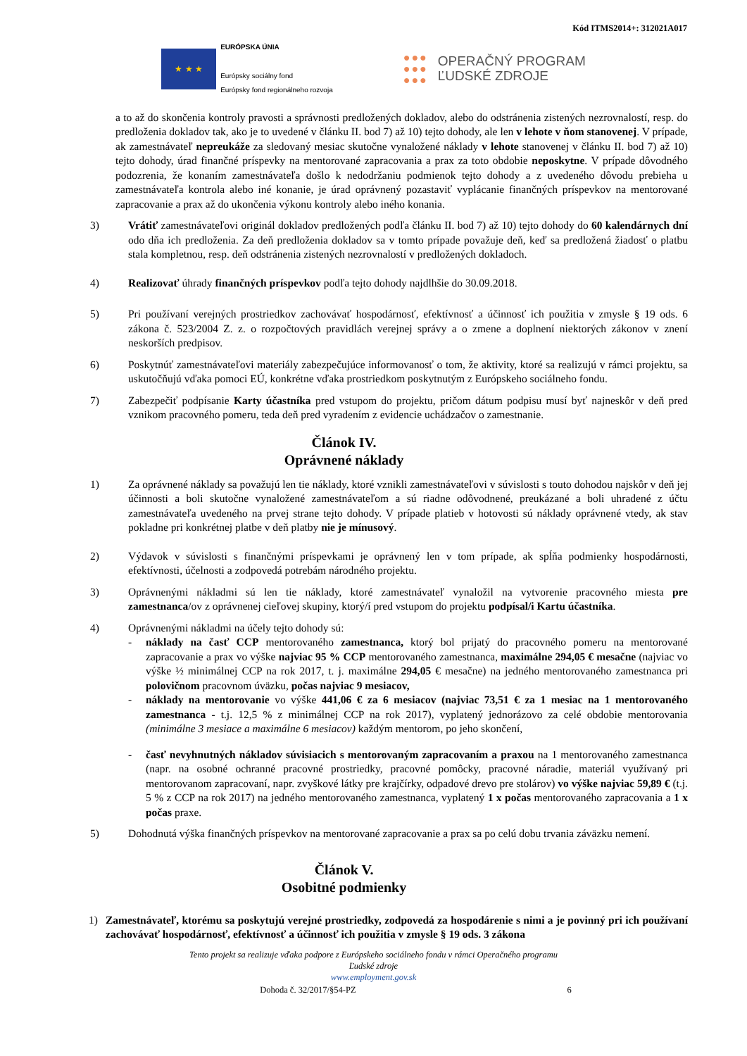Kód ITMS2014+: 312021A017
★ ★ ★
EURÓPSKA ÚNIA
Európsky sociálny fond
Európsky fond regionálneho rozvoja
●●●
●●●
●●●
OPERAČNÝ PROGRAM
ĽUDSKÉ ZDROJE
a to až do skončenia kontroly pravosti a správnosti predložených dokladov, alebo do odstránenia zistených nezrovnalostí, resp. do predloženia dokladov tak, ako je to uvedené v článku II. bod 7) až 10) tejto dohody, ale len v lehote v ňom stanovenej. V prípade, ak zamestnávateľ nepreukáže za sledovaný mesiac skutočne vynaložené náklady v lehote stanovenej v článku II. bod 7) až 10) tejto dohody, úrad finančné príspevky na mentorované zapracovania a prax za toto obdobie neposkytne. V prípade dôvodného podozrenia, že konaním zamestnávateľa došlo k nedodržaniu podmienok tejto dohody a z uvedeného dôvodu prebieha u zamestnávateľa kontrola alebo iné konanie, je úrad oprávnený pozastaviť vyplácanie finančných príspevkov na mentorované zapracovanie a prax až do ukončenia výkonu kontroly alebo iného konania.
3) Vrátiť zamestnávateľovi originál dokladov predložených podľa článku II. bod 7) až 10) tejto dohody do 60 kalendárnych dní odo dňa ich predloženia. Za deň predloženia dokladov sa v tomto prípade považuje deň, keď sa predložená žiadosť o platbu stala kompletnou, resp. deň odstránenia zistených nezrovnalostí v predložených dokladoch.
4) Realizovať úhrady finančných príspevkov podľa tejto dohody najdlhšie do 30.09.2018.
5) Pri používaní verejných prostriedkov zachovávať hospodárnosť, efektívnosť a účinnosť ich použitia v zmysle § 19 ods. 6 zákona č. 523/2004 Z. z. o rozpočtových pravidlách verejnej správy a o zmene a doplnení niektorých zákonov v znení neskorších predpisov.
6) Poskytnúť zamestnávateľovi materiály zabezpečujúce informovanosť o tom, že aktivity, ktoré sa realizujú v rámci projektu, sa uskutočňujú vďaka pomoci EÚ, konkrétne vďaka prostriedkom poskytnutým z Európskeho sociálneho fondu.
7) Zabezpečiť podpísanie Karty účastníka pred vstupom do projektu, pričom dátum podpisu musí byť najneskôr v deň pred vznikom pracovného pomeru, teda deň pred vyradením z evidencie uchádzačov o zamestnanie.
Článok IV.
Oprávnené náklady
1) Za oprávnené náklady sa považujú len tie náklady, ktoré vznikli zamestnávateľovi v súvislosti s touto dohodou najskôr v deň jej účinnosti a boli skutočne vynaložené zamestnávateľom a sú riadne odôvodnené, preukázané a boli uhradené z účtu zamestnávateľa uvedeného na prvej strane tejto dohody. V prípade platieb v hotovosti sú náklady oprávnené vtedy, ak stav pokladne pri konkrétnej platbe v deň platby nie je mínusový.
2) Výdavok v súvislosti s finančnými príspevkami je oprávnený len v tom prípade, ak spĺňa podmienky hospodárnosti, efektívnosti, účelnosti a zodpovedá potrebám národného projektu.
3) Oprávnenými nákladmi sú len tie náklady, ktoré zamestnávateľ vynaložil na vytvorenie pracovného miesta pre zamestnanca/ov z oprávnenej cieľovej skupiny, ktorý/í pred vstupom do projektu podpísal/i Kartu účastníka.
4) Oprávnenými nákladmi na účely tejto dohody sú:
- náklady na časť CCP mentorovaného zamestnanca, ktorý bol prijatý do pracovného pomeru na mentorované zapracovanie a prax vo výške najviac 95 % CCP mentorovaného zamestnanca, maximálne 294,05 € mesačne (najviac vo výške ½ minimálnej CCP na rok 2017, t. j. maximálne 294,05 € mesačne) na jedného mentorovaného zamestnanca pri polovičnom pracovnom úväzku, počas najviac 9 mesiacov,
- náklady na mentorovanie vo výške 441,06 € za 6 mesiacov (najviac 73,51 € za 1 mesiac na 1 mentorovaného zamestnanca - t.j. 12,5 % z minimálnej CCP na rok 2017), vyplatený jednorázovo za celé obdobie mentorovania (minimálne 3 mesiace a maximálne 6 mesiacov) každým mentorom, po jeho skončení,
- časť nevyhnutných nákladov súvisiacich s mentorovaným zapracovaním a praxou na 1 mentorovaného zamestnanca (napr. na osobné ochranné pracovné prostriedky, pracovné pomôcky, pracovné náradie, materiál využívaný pri mentorovanom zapracovaní, napr. zvyškové látky pre krajčírky, odpadové drevo pre stolárov) vo výške najviac 59,89 € (t.j. 5 % z CCP na rok 2017) na jedného mentorovaného zamestnanca, vyplatený 1 x počas mentorovaného zapracovania a 1 x počas praxe.
5) Dohodnutá výška finančných príspevkov na mentorované zapracovanie a prax sa po celú dobu trvania záväzku nemení.
Článok V.
Osobitné podmienky
1) Zamestnávateľ, ktorému sa poskytujú verejné prostriedky, zodpovedá za hospodárenie s nimi a je povinný pri ich používaní zachovávať hospodárnosť, efektívnosť a účinnosť ich použitia v zmysle § 19 ods. 3 zákona
Tento projekt sa realizuje vďaka podpore z Európskeho sociálneho fondu v rámci Operačného programu
Ľudské zdroje
www.employment.gov.sk
Dohoda č. 32/2017/§54-PZ 6